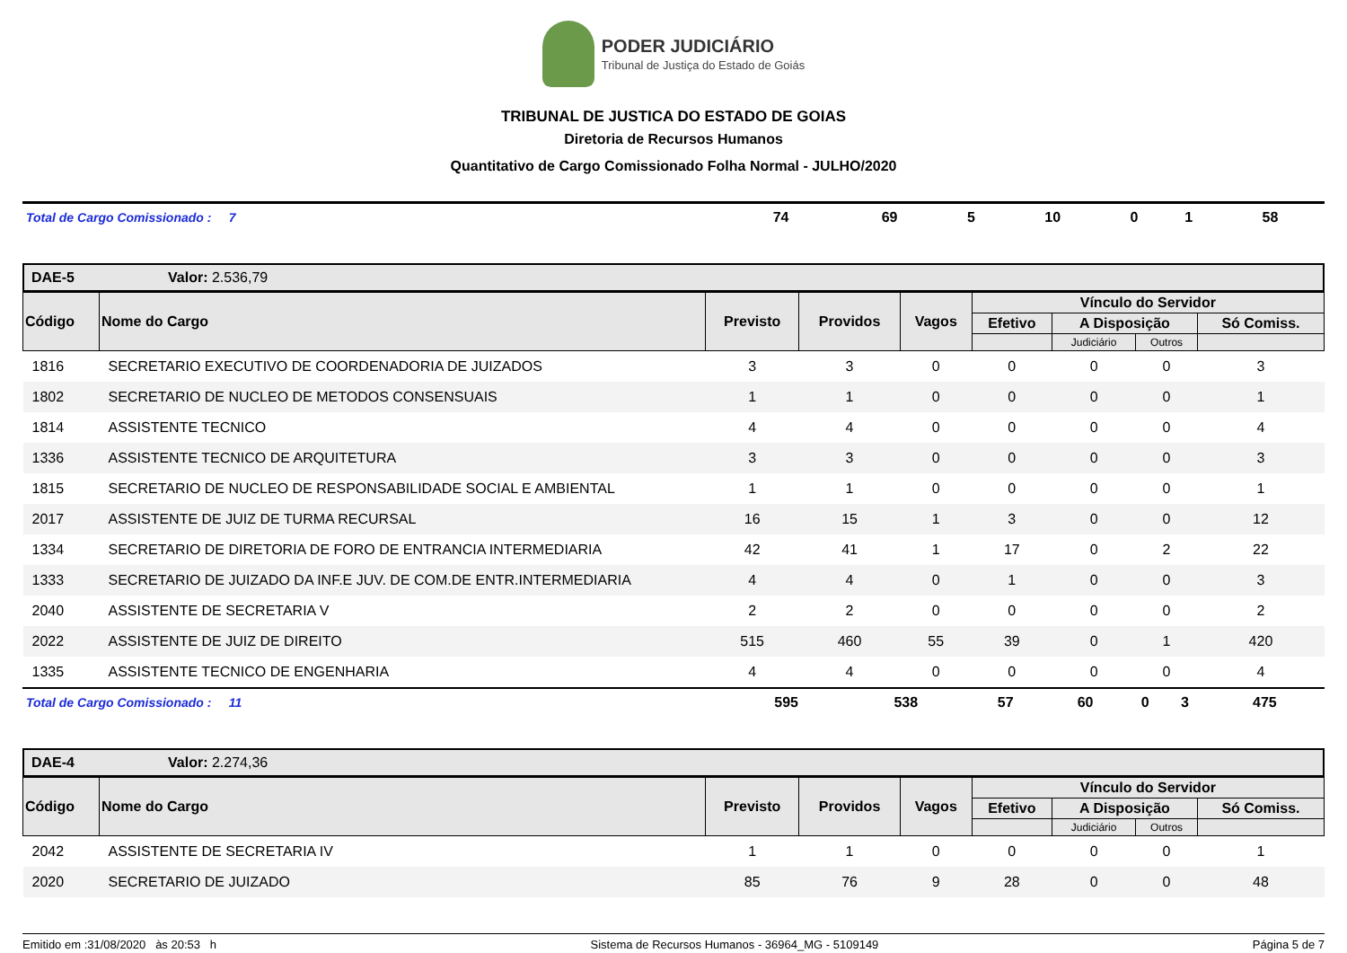PODER JUDICIÁRIO
Tribunal de Justiça do Estado de Goiás
TRIBUNAL DE JUSTICA DO ESTADO DE GOIAS
Diretoria de Recursos Humanos
Quantitativo de Cargo Comissionado Folha Normal - JULHO/2020
| Total de Cargo Comissionado : 7 | 74 | 69 | 5 | 10 | 0 | 1 | 58 |
DAE-5 Valor: 2.536,79
| Código | Nome do Cargo | Previsto | Providos | Vagos | Vínculo do Servidor | | | |
| --- | --- | --- | --- | --- | --- | --- | --- | --- |
| | | | | | Efetivo | A Disposição | | Só Comiss. |
| | | | | | | Judiciário | Outros | |
| 1816 | SECRETARIO EXECUTIVO DE COORDENADORIA DE JUIZADOS | 3 | 3 | 0 | 0 | 0 | 0 | 3 |
| 1802 | SECRETARIO DE NUCLEO DE METODOS CONSENSUAIS | 1 | 1 | 0 | 0 | 0 | 0 | 1 |
| 1814 | ASSISTENTE TECNICO | 4 | 4 | 0 | 0 | 0 | 0 | 4 |
| 1336 | ASSISTENTE TECNICO DE ARQUITETURA | 3 | 3 | 0 | 0 | 0 | 0 | 3 |
| 1815 | SECRETARIO DE NUCLEO DE RESPONSABILIDADE SOCIAL E AMBIENTAL | 1 | 1 | 0 | 0 | 0 | 0 | 1 |
| 2017 | ASSISTENTE DE JUIZ DE TURMA RECURSAL | 16 | 15 | 1 | 3 | 0 | 0 | 12 |
| 1334 | SECRETARIO DE DIRETORIA DE FORO DE ENTRANCIA INTERMEDIARIA | 42 | 41 | 1 | 17 | 0 | 2 | 22 |
| 1333 | SECRETARIO DE JUIZADO DA INF.E JUV. DE COM.DE ENTR.INTERMEDIARIA | 4 | 4 | 0 | 1 | 0 | 0 | 3 |
| 2040 | ASSISTENTE DE SECRETARIA V | 2 | 2 | 0 | 0 | 0 | 0 | 2 |
| 2022 | ASSISTENTE DE JUIZ DE DIREITO | 515 | 460 | 55 | 39 | 0 | 1 | 420 |
| 1335 | ASSISTENTE TECNICO DE ENGENHARIA | 4 | 4 | 0 | 0 | 0 | 0 | 4 |
| Total de Cargo Comissionado : 11 | 595 | 538 | 57 | 60 | 0 | 3 | 475 |
DAE-4 Valor: 2.274,36
| Código | Nome do Cargo | Previsto | Providos | Vagos | Vínculo do Servidor | | | |
| --- | --- | --- | --- | --- | --- | --- | --- | --- |
| | | | | | Efetivo | A Disposição | | Só Comiss. |
| | | | | | | Judiciário | Outros | |
| 2042 | ASSISTENTE DE SECRETARIA IV | 1 | 1 | 0 | 0 | 0 | 0 | 1 |
| 2020 | SECRETARIO DE JUIZADO | 85 | 76 | 9 | 28 | 0 | 0 | 48 |
Emitido em :31/08/2020 às 20:53 h Sistema de Recursos Humanos - 36964_MG - 5109149 Página 5 de 7